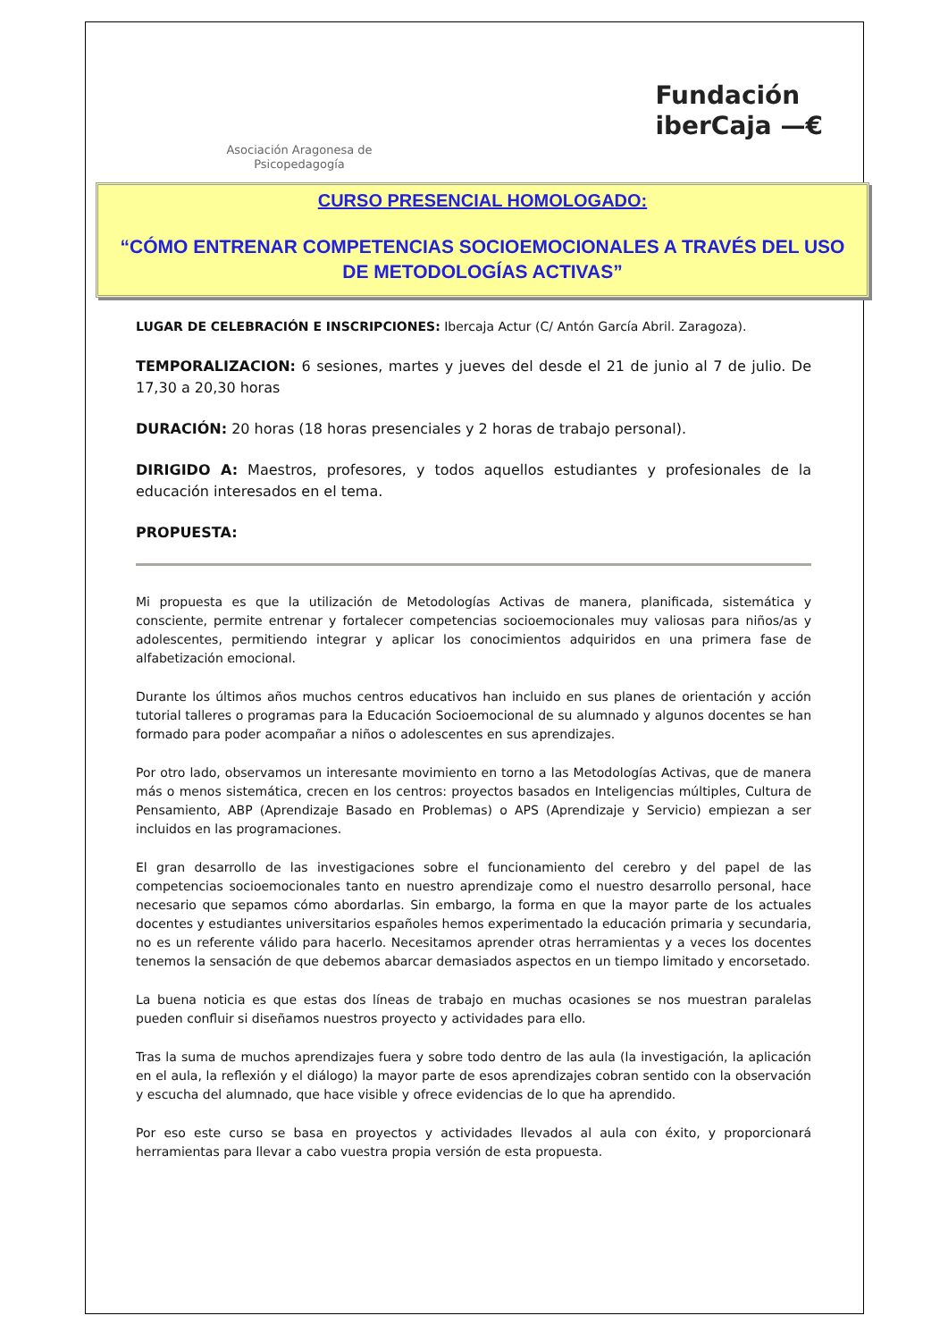Asociación Aragonesa de Psicopedagogía
Fundación
iberCaja —€
CURSO PRESENCIAL HOMOLOGADO:
“CÓMO ENTRENAR COMPETENCIAS SOCIOEMOCIONALES A TRAVÉS DEL USO DE METODOLOGÍAS ACTIVAS”
LUGAR DE CELEBRACIÓN E INSCRIPCIONES: Ibercaja Actur (C/ Antón García Abril. Zaragoza).
TEMPORALIZACION: 6 sesiones, martes y jueves del desde el 21 de junio al 7 de julio. De 17,30 a 20,30 horas
DURACIÓN: 20 horas (18 horas presenciales y 2 horas de trabajo personal).
DIRIGIDO A: Maestros, profesores, y todos aquellos estudiantes y profesionales de la educación interesados en el tema.
PROPUESTA:
Mi propuesta es que la utilización de Metodologías Activas de manera, planificada, sistemática y consciente, permite entrenar y fortalecer competencias socioemocionales muy valiosas para niños/as y adolescentes, permitiendo integrar y aplicar los conocimientos adquiridos en una primera fase de alfabetización emocional.
Durante los últimos años muchos centros educativos han incluido en sus planes de orientación y acción tutorial talleres o programas para la Educación Socioemocional de su alumnado y algunos docentes se han formado para poder acompañar a niños o adolescentes en sus aprendizajes.
Por otro lado, observamos un interesante movimiento en torno a las Metodologías Activas, que de manera más o menos sistemática, crecen en los centros: proyectos basados en Inteligencias múltiples, Cultura de Pensamiento, ABP (Aprendizaje Basado en Problemas) o APS (Aprendizaje y Servicio) empiezan a ser incluidos en las programaciones.
El gran desarrollo de las investigaciones sobre el funcionamiento del cerebro y del papel de las competencias socioemocionales tanto en nuestro aprendizaje como el nuestro desarrollo personal, hace necesario que sepamos cómo abordarlas. Sin embargo, la forma en que la mayor parte de los actuales docentes y estudiantes universitarios españoles hemos experimentado la educación primaria y secundaria, no es un referente válido para hacerlo. Necesitamos aprender otras herramientas y a veces los docentes tenemos la sensación de que debemos abarcar demasiados aspectos en un tiempo limitado y encorsetado.
La buena noticia es que estas dos líneas de trabajo en muchas ocasiones se nos muestran paralelas pueden confluir si diseñamos nuestros proyecto y actividades para ello.
Tras la suma de muchos aprendizajes fuera y sobre todo dentro de las aula (la investigación, la aplicación en el aula, la reflexión y el diálogo) la mayor parte de esos aprendizajes cobran sentido con la observación y escucha del alumnado, que hace visible y ofrece evidencias de lo que ha aprendido.
Por eso este curso se basa en proyectos y actividades llevados al aula con éxito, y proporcionará herramientas para llevar a cabo vuestra propia versión de esta propuesta.